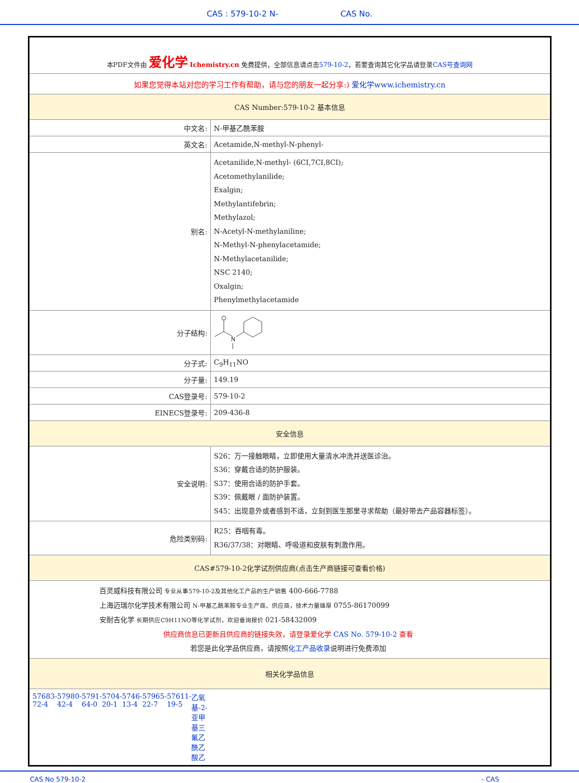CAS : 579-10-2 N- CAS No.
| 本PDF文件由 爱化学 Ichemistry.cn 免费提供，全部信息请点击 579-10-2 ，若要查询其它化学品请登录 CAS号查询网 | |
| 如果您觉得本站对您的学习工作有帮助，请与您的朋友一起分享:) 爱化学www.ichemistry.cn | |
| CAS Number:579-10-2 基本信息 | |
| 中文名: | N-甲基乙酰苯胺 |
| 英文名: | Acetamide,N-methyl-N-phenyl- |
| 别名: | Acetanilide,N-methyl- (6CI,7CI,8CI); Acetomethylanilide; Exalgin; Methylantifebrin; Methylazol; N-Acetyl-N-methylaniline; N-Methyl-N-phenylacetamide; N-Methylacetanilide; NSC 2140; Oxalgin; Phenylmethylacetamide |
| 分子结构: | N |
| 分子式: | C<sub>9</sub>H<sub>11</sub>NO |
| 分子量: | 149.19 |
| CAS登录号: | 579-10-2 |
| EINECS登录号: | 209-436-8 |
| 安全信息 | |
| 安全说明: | S26：万一接触眼睛，立即使用大量清水冲洗并送医诊治。 S36：穿戴合适的防护服装。 S37：使用合适的防护手套。 S39：佩戴眼 / 面防护装置。 S45：出现意外或者感到不适，立刻到医生那里寻求帮助（最好带去产品容器标签）。 |
| 危险类别码: | R25：吞咽有毒。 R36/37/38：对眼睛、呼吸道和皮肤有刺激作用。 |
| CAS#579-10-2化学试剂供应商(点击生产商链接可查看价格) | |
| 百灵威科技有限公司 专业从事579-10-2及其他化工产品的生产销售 400-666-7788 上海迈瑞尔化学技术有限公司 N-甲基乙酰苯胺专业生产商、供应商，技术力量雄厚 0755-86170099 安耐吉化学 长期供应C9H11NO等化学试剂，欢迎垂询报价 021-58432009 供应商信息已更新且供应商的链接失效，请登录爱化学 CAS No. 579-10-2 查看 若您是此化学品供应商，请按照 化工产品收录 说明进行免费添加 | |
| 相关化学品信息 | |
| 57683-72-4 57980-42-4 5791-64-0 5704-20-1 5746-13-4 57965-22-7 57611-19-5 乙氧基-2-亚甲基三氟乙酰乙酸乙 | |
CAS No 579-10-2 - CAS